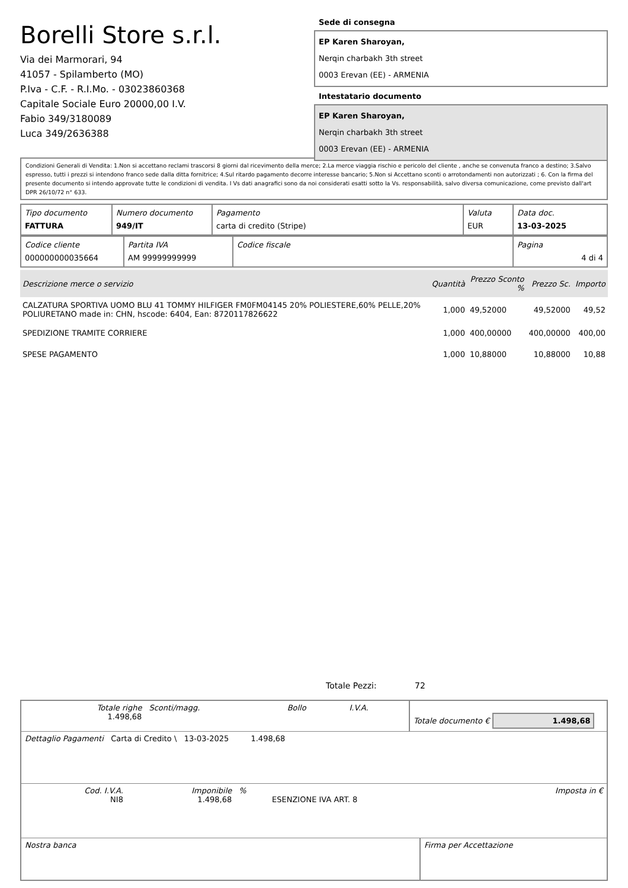Borelli Store s.r.l.
Via dei Marmorari, 94
41057 - Spilamberto (MO)
P.Iva - C.F. - R.I.Mo. - 03023860368
Capitale Sociale Euro 20000,00 I.V.
Fabio 349/3180089
Luca 349/2636388
Sede di consegna
EP Karen Sharoyan,
Nerqin charbakh 3th street
0003 Erevan (EE) - ARMENIA
Intestatario documento
EP Karen Sharoyan,
Nerqin charbakh 3th street
0003 Erevan (EE) - ARMENIA
Condizioni Generali di Vendita: 1.Non si accettano reclami trascorsi 8 giorni dal ricevimento della merce; 2.La merce viaggia rischio e pericolo del cliente , anche se convenuta franco a destino; 3.Salvo espresso, tutti i prezzi si intendono franco sede dalla ditta fornitrice; 4.Sul ritardo pagamento decorre interesse bancario; 5.Non si Accettano sconti o arrotondamenti non autorizzati ; 6. Con la firma del presente documento si intendo approvate tutte le condizioni di vendita. I Vs dati anagrafici sono da noi considerati esatti sotto la Vs. responsabilità, salvo diversa comunicazione, come previsto dall'art DPR 26/10/72 n° 633.
| Tipo documento FATTURA | Numero documento 949/IT | Pagamento carta di credito (Stripe) | Valuta EUR | Data doc. 13-03-2025 |
| Codice cliente 000000000035664 | Partita IVA AM 99999999999 | Codice fiscale | Pagina 4 di 4 |
| Descrizione merce o servizio | Quantità | Prezzo Sconto % | Prezzo Sc. | Importo |
| --- | --- | --- | --- | --- |
| CALZATURA SPORTIVA UOMO BLU 41 TOMMY HILFIGER FM0FM04145 20% POLIESTERE,60% PELLE,20% POLIURETANO made in: CHN, hscode: 6404, Ean: 8720117826622 | 1,000 | 49,52000 | 49,52000 | 49,52 |
| SPEDIZIONE TRAMITE CORRIERE | 1,000 | 400,00000 | 400,00000 | 400,00 |
| SPESE PAGAMENTO | 1,000 | 10,88000 | 10,88000 | 10,88 |
Totale Pezzi: 72
| Totale righe 1.498,68 | Sconti/magg. | Bollo | I.V.A. | Totale documento € 1.498,68 |
| Dettaglio Pagamenti Carta di Credito \ 13-03-2025 1.498,68 |
| Cod. I.V.A. NI8 | Imponibile 1.498,68 | % | ESENZIONE IVA ART. 8 | Imposta in € |
| Nostra banca | Firma per Accettazione |